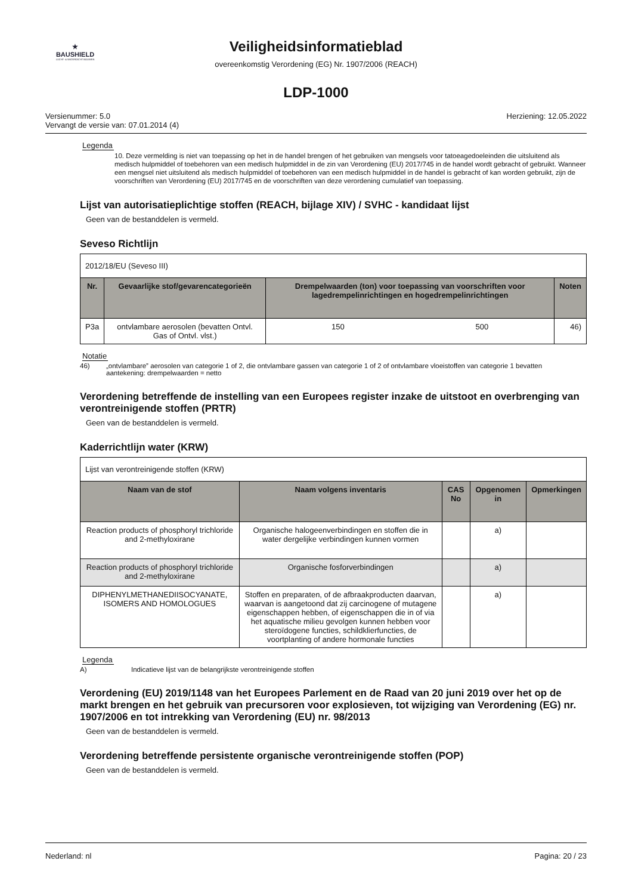★
BAUSHIELD
LUCHT- & WATERDICHT BOUWEN
Veiligheidsinformatieblad
overeenkomstig Verordening (EG) Nr. 1907/2006 (REACH)
LDP-1000
Versienummer: 5.0
Vervangt de versie van: 07.01.2014 (4)
Herziening: 12.05.2022
Legenda
10. Deze vermelding is niet van toepassing op het in de handel brengen of het gebruiken van mengsels voor tatoeagedoeleinden die uitsluitend als medisch hulpmiddel of toebehoren van een medisch hulpmiddel in de zin van Verordening (EU) 2017/745 in de handel wordt gebracht of gebruikt. Wanneer een mengsel niet uitsluitend als medisch hulpmiddel of toebehoren van een medisch hulpmiddel in de handel is gebracht of kan worden gebruikt, zijn de voorschriften van Verordening (EU) 2017/745 en de voorschriften van deze verordening cumulatief van toepassing.
Lijst van autorisatieplichtige stoffen (REACH, bijlage XIV) / SVHC - kandidaat lijst
Geen van de bestanddelen is vermeld.
Seveso Richtlijn
| 2012/18/EU (Seveso III) | | | | |
| Nr. | Gevaarlijke stof/gevarencategorieën | Drempelwaarden (ton) voor toepassing van voorschriften voor lagedrempelinrichtingen en hogedrempelinrichtingen | | Noten |
| P3a | ontvlambare aerosolen (bevatten Ontvl. Gas of Ontvl. vlst.) | 150 | 500 | 46) |
Notatie
46) „ontvlambare” aerosolen van categorie 1 of 2, die ontvlambare gassen van categorie 1 of 2 of ontvlambare vloeistoffen van categorie 1 bevatten
aantekening: drempelwaarden = netto
Verordening betreffende de instelling van een Europees register inzake de uitstoot en overbrenging van verontreinigende stoffen (PRTR)
Geen van de bestanddelen is vermeld.
Kaderrichtlijn water (KRW)
| Lijst van verontreinigende stoffen (KRW) | | | | |
| Naam van de stof | Naam volgens inventaris | CAS No | Opgenomen in | Opmerkingen |
| Reaction products of phosphoryl trichloride and 2-methyloxirane | Organische halogeenverbindingen en stoffen die in water dergelijke verbindingen kunnen vormen | | a) | |
| Reaction products of phosphoryl trichloride and 2-methyloxirane | Organische fosforverbindingen | | a) | |
| DIPHENYLMETHANEDIISOCYANATE, ISOMERS AND HOMOLOGUES | Stoffen en preparaten, of de afbraakproducten daarvan, waarvan is aangetoond dat zij carcinogene of mutagene eigenschappen hebben, of eigenschappen die in of via het aquatische milieu gevolgen kunnen hebben voor steroïdogene functies, schildklierfuncties, de voortplanting of andere hormonale functies | | a) | |
Legenda
A) Indicatieve lijst van de belangrijkste verontreinigende stoffen
Verordening (EU) 2019/1148 van het Europees Parlement en de Raad van 20 juni 2019 over het op de markt brengen en het gebruik van precursoren voor explosieven, tot wijziging van Verordening (EG) nr. 1907/2006 en tot intrekking van Verordening (EU) nr. 98/2013
Geen van de bestanddelen is vermeld.
Verordening betreffende persistente organische verontreinigende stoffen (POP)
Geen van de bestanddelen is vermeld.
Nederland: nl Pagina: 20 / 23